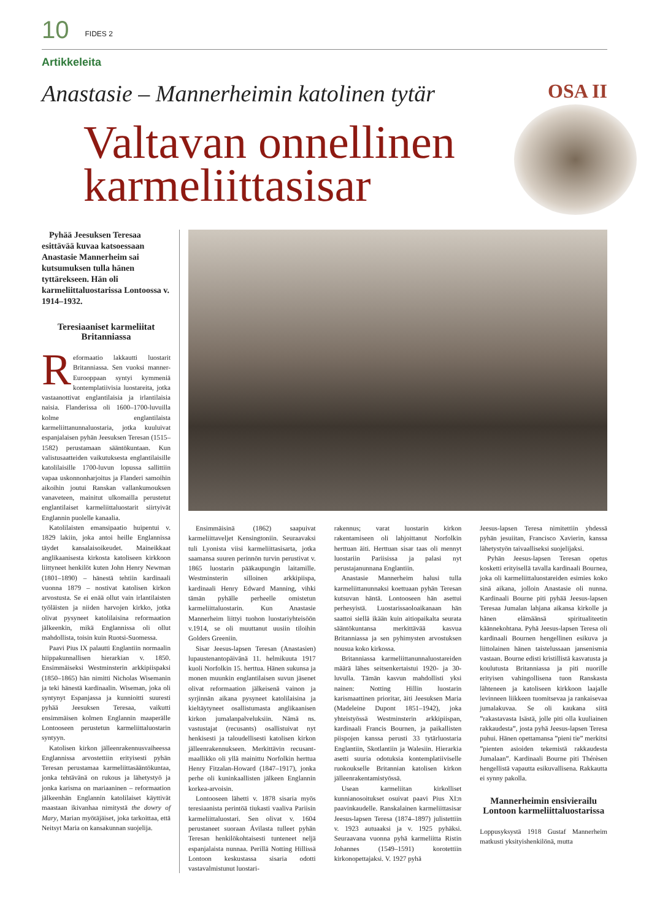10
FIDES 2
Artikkeleita
Anastasie – Mannerheimin katolinen tytär OSA II
Valtavan onnellinen
karmeliittasisar
Pyhää Jeesuksen Teresaa esittävää kuvaa katsoessaan Anastasie Mannerheim sai kutsumuksen tulla hänen tyttärekseen. Hän oli karmeliittaluostarissa Lontoossa v. 1914–1932.
Teresiaaniset karmeliitat Britanniassa
Reformaatio lakkautti luostarit Britanniassa. Sen vuoksi manner-Eurooppaan syntyi kymmeniä kontemplatiivisia luostareita, jotka vastaanottivat englantilaisia ja irlantilaisia naisia. Flanderissa oli 1600–1700-luvuilla kolme englantilaista karmeliittanunnaluostaria, jotka kuuluivat espanjalaisen pyhän Jeesuksen Teresan (1515–1582) perustamaan sääntökuntaan. Kun valistusaatteiden vaikutuksesta englantilaisille katolilaisille 1700-luvun lopussa sallittiin vapaa uskonnonharjoitus ja Flanderi samoihin aikoihin joutui Ranskan vallankumouksen vanaveteen, mainitut ulkomailla perustetut englantilaiset karmeliittaluostarit siirtyivät Englannin puolelle kanaalia.
Katolilaisten emansipaatio huipentui v. 1829 lakiin, joka antoi heille Englannissa täydet kansalaisoikeudet. Maineikkaat anglikaanisesta kirkosta katoliseen kirkkoon liittyneet henkilöt kuten John Henry Newman (1801–1890) – hänestä tehtiin kardinaali vuonna 1879 – nostivat katolisen kirkon arvostusta. Se ei enää ollut vain irlantilaisten työläisten ja niiden harvojen kirkko, jotka olivat pysyneet katolilaisina reformaation jälkeenkin, mikä Englannissa oli ollut mahdollista, toisin kuin Ruotsi-Suomessa.
Paavi Pius IX palautti Englantiin normaalin hiippakunnallisen hierarkian v. 1850. Ensimmäiseksi Westminsterin arkkipiispaksi (1850–1865) hän nimitti Nicholas Wisemanin ja teki hänestä kardinaalin. Wiseman, joka oli syntynyt Espanjassa ja kunnioitti suuresti pyhää Jeesuksen Teresaa, vaikutti ensimmäisen kolmen Englannin maaperälle Lontooseen perustetun karmeliittaluostarin syntyyn.
Katolisen kirkon jälleenrakennusvaiheessa Englannissa arvostettiin erityisesti pyhän Teresan perustamaa karmeliittasääntökuntaa, jonka tehtävänä on rukous ja lähetystyö ja jonka karisma on mariaaninen – reformaation jälkeenhän Englannin katolilaiset käyttivät maastaan ikivanhaa nimitystä the dowry of Mary, Marian myötäjäiset, joka tarkoittaa, että Neitsyt Maria on kansakunnan suojelija.
Ensimmäisinä (1862) saapuivat karmeliittaveljet Kensingtoniin. Seuraavaksi tuli Lyonista viisi karmeliittasisarta, jotka saamansa suuren perinnön turvin perustivat v. 1865 luostarin pääkaupungin laitamille. Westminsterin silloinen arkkipiispa, kardinaali Henry Edward Manning, vihki tämän pyhälle perheelle omistetun karmeliittaluostarin. Kun Anastasie Mannerheim liittyi tuohon luostariyhteisöön v.1914, se oli muuttanut uusiin tiloihin Golders Greeniin.
Sisar Jeesus-lapsen Teresan (Anastasien) lupaustenantopäivänä 11. helmikuuta 1917 kuoli Norfolkin 15. herttua. Hänen sukunsa ja monen muunkin englantilaisen suvun jäsenet olivat reformaation jälkeisenä vainon ja syrjinnän aikana pysyneet katolilaisina ja kieltäytyneet osallistumasta anglikaanisen kirkon jumalanpalveluksiin. Nämä ns. vastustajat (recusants) osallistuivat nyt henkisesti ja taloudellisesti katolisen kirkon jälleenrakennukseen. Merkittävin recusant-maallikko oli yllä mainittu Norfolkin herttua Henry Fitzalan-Howard (1847–1917), jonka perhe oli kuninkaallisten jälkeen Englannin korkea-arvoisin.
Lontooseen lähetti v. 1878 sisaria myös teresiaanista perintöä tiukasti vaaliva Pariisin karmeliittaluostari. Sen olivat v. 1604 perustaneet suoraan Ávilasta tulleet pyhän Teresan henkilökohtaisesti tunteneet neljä espanjalaista nunnaa. Perillä Notting Hillissä Lontoon keskustassa sisaria odotti vastavalmistunut luostari-
rakennus; varat luostarin kirkon rakentamiseen oli lahjoittanut Norfolkin herttuan äiti. Herttuan sisar taas oli mennyt luostariin Pariisissa ja palasi nyt perustajanunnana Englantiin.
Anastasie Mannerheim halusi tulla karmeliittanunnaksi koettuaan pyhän Teresan kutsuvan häntä. Lontooseen hän asettui perhesyistä. Luostarissaoloaikanaan hän saattoi siellä ikään kuin aitiopaikalta seurata sääntökuntansa merkittävää kasvua Britanniassa ja sen pyhimysten arvostuksen nousua koko kirkossa.
Britanniassa karmeliittanunnaluostareiden määrä lähes seitsenkertaistui 1920- ja 30-luvulla. Tämän kasvun mahdollisti yksi nainen: Notting Hillin luostarin karismaattinen prioritar, äiti Jeesuksen Maria (Madeleine Dupont 1851–1942), joka yhteistyössä Westminsterin arkkipiispan, kardinaali Francis Bournen, ja paikallisten piispojen kanssa perusti 33 tytärluostaria Englantiin, Skotlantiin ja Walesiin. Hierarkia asetti suuria odotuksia kontemplatiiviselle ruokoukselle Britannian katolisen kirkon jälleenrakentamistyössä.
Usean karmeliitan kirkolliset kunnianosoitukset osuivat paavi Pius XI:n paavinkaudelle. Ranskalainen karmeliittasisar Jeesus-lapsen Teresa (1874–1897) julistettiin v. 1923 autuaaksi ja v. 1925 pyhäksi. Seuraavana vuonna pyhä karmeliitta Ristin Johannes (1549–1591) korotettiin kirkonopettajaksi. V. 1927 pyhä
Jeesus-lapsen Teresa nimitettiin yhdessä pyhän jesuiitan, Francisco Xavierin, kanssa lähetystyön taivaalliseksi suojelijaksi.
Pyhän Jeesus-lapsen Teresan opetus kosketti erityisellä tavalla kardinaali Bournea, joka oli karmeliittaluostareiden esimies koko sinä aikana, jolloin Anastasie oli nunna. Kardinaali Bourne piti pyhää Jeesus-lapsen Teresaa Jumalan lahjana aikansa kirkolle ja hänen elämäänsä spiritualiteetin käännekohtana. Pyhä Jeesus-lapsen Teresa oli kardinaali Bournen hengellinen esikuva ja liittolainen hänen taistelussaan jansenismia vastaan. Bourne edisti kristillistä kasvatusta ja koulutusta Britanniassa ja piti nuorille erityisen vahingollisena tuon Ranskasta lähteneen ja katoliseen kirkkoon laajalle levinneen liikkeen tuomitsevaa ja rankaisevaa jumalakuvaa. Se oli kaukana siitä ”rakastavasta Isästä, jolle piti olla kuuliainen rakkaudesta”, josta pyhä Jeesus-lapsen Teresa puhui. Hänen opettamansa ”pieni tie” merkitsi ”pienten asioiden tekemistä rakkaudesta Jumalaan”. Kardinaali Bourne piti Thérèsen hengellistä vapautta esikuvallisena. Rakkautta ei synny pakolla.
Mannerheimin ensivierailu Lontoon karmeliittaluostarissa
Loppusyksystä 1918 Gustaf Mannerheim matkusti yksityishenkilönä, mutta